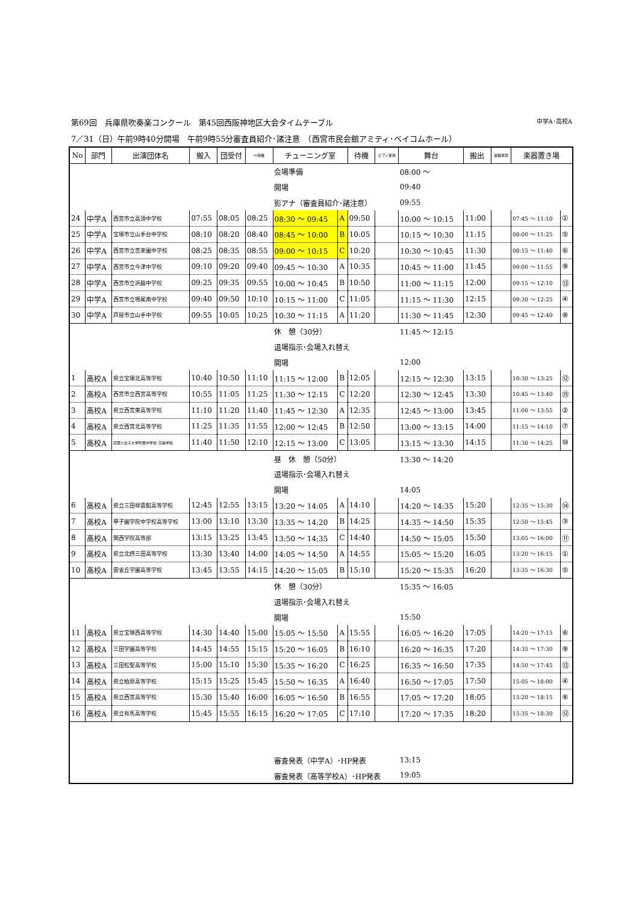第69回　兵庫県吹奏楽コンクール　第45回西阪神地区大会タイムテーブル 中学A･高校A
7／31（日）午前9時40分開場　午前9時55分審査員紹介･諸注意　（西宮市民会館アミティ･ベイコムホール）
| No | 部門 | 出演団体名 | 搬入 | 団受付 | ﾘﾊ待機 | チューニング室 | | 待機 | ピアノ使用 | 舞台 | 搬出 | 運搬車両 | 楽器置き場 | |
| --- | --- | --- | --- | --- | --- | --- | --- | --- | --- | --- | --- | --- | --- | --- |
| | | | | | | 会場準備 | | | | 08:00 ～ | | | | |
| | | | | | | 開場 | | | | 09:40 | | | | |
| | | | | | | 影アナ（審査員紹介･諸注意） | | | | 09:55 | | | | |
| 24 | 中学A | 西宮市立高須中学校 | 07:55 | 08:05 | 08:25 | 08:30 ～ 09:45 | A | 09:50 | | 10:00 ～ 10:15 | 11:00 | | 07:45 ～ 11:10 | ① |
| 25 | 中学A | 宝塚市立山手台中学校 | 08:10 | 08:20 | 08:40 | 08:45 ～ 10:00 | B | 10:05 | | 10:15 ～ 10:30 | 11:15 | | 08:00 ～ 11:25 | ⑤ |
| 26 | 中学A | 西宮市立苦楽園中学校 | 08:25 | 08:35 | 08:55 | 09:00 ～ 10:15 | C | 10:20 | | 10:30 ～ 10:45 | 11:30 | | 08:15 ～ 11:40 | ⑥ |
| 27 | 中学A | 西宮市立今津中学校 | 09:10 | 09:20 | 09:40 | 09:45 ～ 10:30 | A | 10:35 | | 10:45 ～ 11:00 | 11:45 | | 09:00 ～ 11:55 | ⑨ |
| 28 | 中学A | 西宮市立浜脇中学校 | 09:25 | 09:35 | 09:55 | 10:00 ～ 10:45 | B | 10:50 | | 11:00 ～ 11:15 | 12:00 | | 09:15 ～ 12:10 | ⑬ |
| 29 | 中学A | 西宮市立鳴尾南中学校 | 09:40 | 09:50 | 10:10 | 10:15 ～ 11:00 | C | 11:05 | | 11:15 ～ 11:30 | 12:15 | | 09:30 ～ 12:25 | ④ |
| 30 | 中学A | 芦屋市立山手中学校 | 09:55 | 10:05 | 10:25 | 10:30 ～ 11:15 | A | 11:20 | | 11:30 ～ 11:45 | 12:30 | | 09:45 ～ 12:40 | ⑧ |
| | | | | | | 休 憩（30分） | | | | 11:45 ～ 12:15 | | | | |
| | | | | | | 退場指示･会場入れ替え | | | | | | | | |
| | | | | | | 開場 | | | | 12:00 | | | | |
| 1 | 高校A | 県立宝塚北高等学校 | 10:40 | 10:50 | 11:10 | 11:15 ～ 12:00 | B | 12:05 | | 12:15 ～ 12:30 | 13:15 | | 10:30 ～ 13:25 | ⑫ |
| 2 | 高校A | 西宮市立西宮高等学校 | 10:55 | 11:05 | 11:25 | 11:30 ～ 12:15 | C | 12:20 | | 12:30 ～ 12:45 | 13:30 | | 10:45 ～ 13:40 | ⑮ |
| 3 | 高校A | 県立西宮東高等学校 | 11:10 | 11:20 | 11:40 | 11:45 ～ 12:30 | A | 12:35 | | 12:45 ～ 13:00 | 13:45 | | 11:00 ～ 13:55 | ② |
| 4 | 高校A | 県立西宮北高等学校 | 11:25 | 11:35 | 11:55 | 12:00 ～ 12:45 | B | 12:50 | | 13:00 ～ 13:15 | 14:00 | | 11:15 ～ 14:10 | ⑦ |
| 5 | 高校A | 武庫川女子大学附属中学校･高等学校 | 11:40 | 11:50 | 12:10 | 12:15 ～ 13:00 | C | 13:05 | | 13:15 ～ 13:30 | 14:15 | | 11:30 ～ 14:25 | ⑩ |
| | | | | | | 昼 休 憩（50分） | | | | 13:30 ～ 14:20 | | | | |
| | | | | | | 退場指示･会場入れ替え | | | | | | | | |
| | | | | | | 開場 | | | | 14:05 | | | | |
| 6 | 高校A | 県立三田祥雲館高等学校 | 12:45 | 12:55 | 13:15 | 13:20 ～ 14:05 | A | 14:10 | | 14:20 ～ 14:35 | 15:20 | | 12:35 ～ 15:30 | ⑭ |
| 7 | 高校A | 甲子園学院中学校高等学校 | 13:00 | 13:10 | 13:30 | 13:35 ～ 14:20 | B | 14:25 | | 14:35 ～ 14:50 | 15:35 | | 12:50 ～ 15:45 | ③ |
| 8 | 高校A | 関西学院高等部 | 13:15 | 13:25 | 13:45 | 13:50 ～ 14:35 | C | 14:40 | | 14:50 ～ 15:05 | 15:50 | | 13:05 ～ 16:00 | ⑪ |
| 9 | 高校A | 県立北摂三田高等学校 | 13:30 | 13:40 | 14:00 | 14:05 ～ 14:50 | A | 14:55 | | 15:05 ～ 15:20 | 16:05 | | 13:20 ～ 16:15 | ① |
| 10 | 高校A | 雲雀丘学園高等学校 | 13:45 | 13:55 | 14:15 | 14:20 ～ 15:05 | B | 15:10 | | 15:20 ～ 15:35 | 16:20 | | 13:35 ～ 16:30 | ⑤ |
| | | | | | | 休 憩（30分） | | | | 15:35 ～ 16:05 | | | | |
| | | | | | | 退場指示･会場入れ替え | | | | | | | | |
| | | | | | | 開場 | | | | 15:50 | | | | |
| 11 | 高校A | 県立宝塚西高等学校 | 14:30 | 14:40 | 15:00 | 15:05 ～ 15:50 | A | 15:55 | | 16:05 ～ 16:20 | 17:05 | | 14:20 ～ 17:15 | ⑥ |
| 12 | 高校A | 三田学園高等学校 | 14:45 | 14:55 | 15:15 | 15:20 ～ 16:05 | B | 16:10 | | 16:20 ～ 16:35 | 17:20 | | 14:35 ～ 17:30 | ⑨ |
| 13 | 高校A | 三田松聖高等学校 | 15:00 | 15:10 | 15:30 | 15:35 ～ 16:20 | C | 16:25 | | 16:35 ～ 16:50 | 17:35 | | 14:50 ～ 17:45 | ⑬ |
| 14 | 高校A | 県立柏原高等学校 | 15:15 | 15:25 | 15:45 | 15:50 ～ 16:35 | A | 16:40 | | 16:50 ～ 17:05 | 17:50 | | 15:05 ～ 18:00 | ④ |
| 15 | 高校A | 県立西宮高等学校 | 15:30 | 15:40 | 16:00 | 16:05 ～ 16:50 | B | 16:55 | | 17:05 ～ 17:20 | 18:05 | | 15:20 ～ 18:15 | ⑧ |
| 16 | 高校A | 県立有馬高等学校 | 15:45 | 15:55 | 16:15 | 16:20 ～ 17:05 | C | 17:10 | | 17:20 ～ 17:35 | 18:20 | | 15:35 ～ 18:30 | ⑫ |
| | | | | | | 審査発表（中学A）･HP発表 | | | | 13:15 | | | | |
| | | | | | | 審査発表（高等学校A）･HP発表 | | | | 19:05 | | | | |